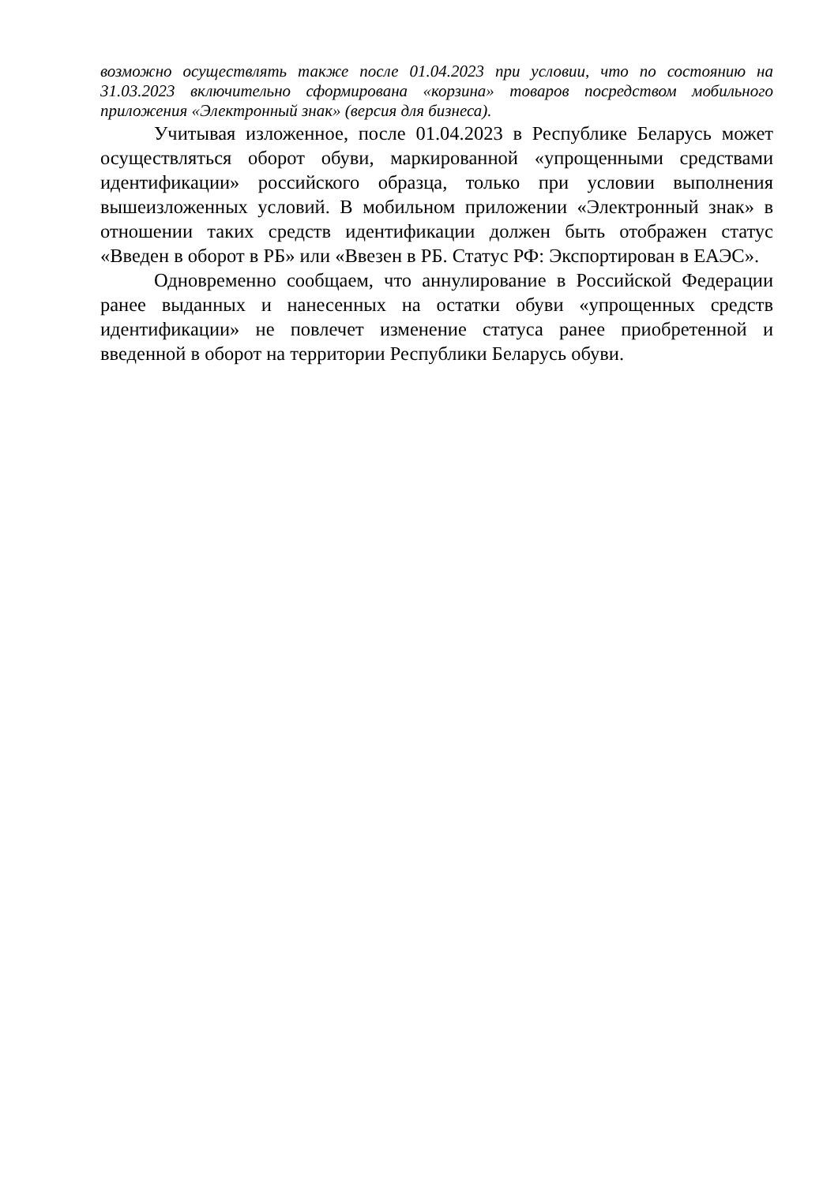возможно осуществлять также после 01.04.2023 при условии, что по состоянию на 31.03.2023 включительно сформирована «корзина» товаров посредством мобильного приложения «Электронный знак» (версия для бизнеса).
Учитывая изложенное, после 01.04.2023 в Республике Беларусь может осуществляться оборот обуви, маркированной «упрощенными средствами идентификации» российского образца, только при условии выполнения вышеизложенных условий. В мобильном приложении «Электронный знак» в отношении таких средств идентификации должен быть отображен статус «Введен в оборот в РБ» или «Ввезен в РБ. Статус РФ: Экспортирован в ЕАЭС».
Одновременно сообщаем, что аннулирование в Российской Федерации ранее выданных и нанесенных на остатки обуви «упрощенных средств идентификации» не повлечет изменение статуса ранее приобретенной и введенной в оборот на территории Республики Беларусь обуви.